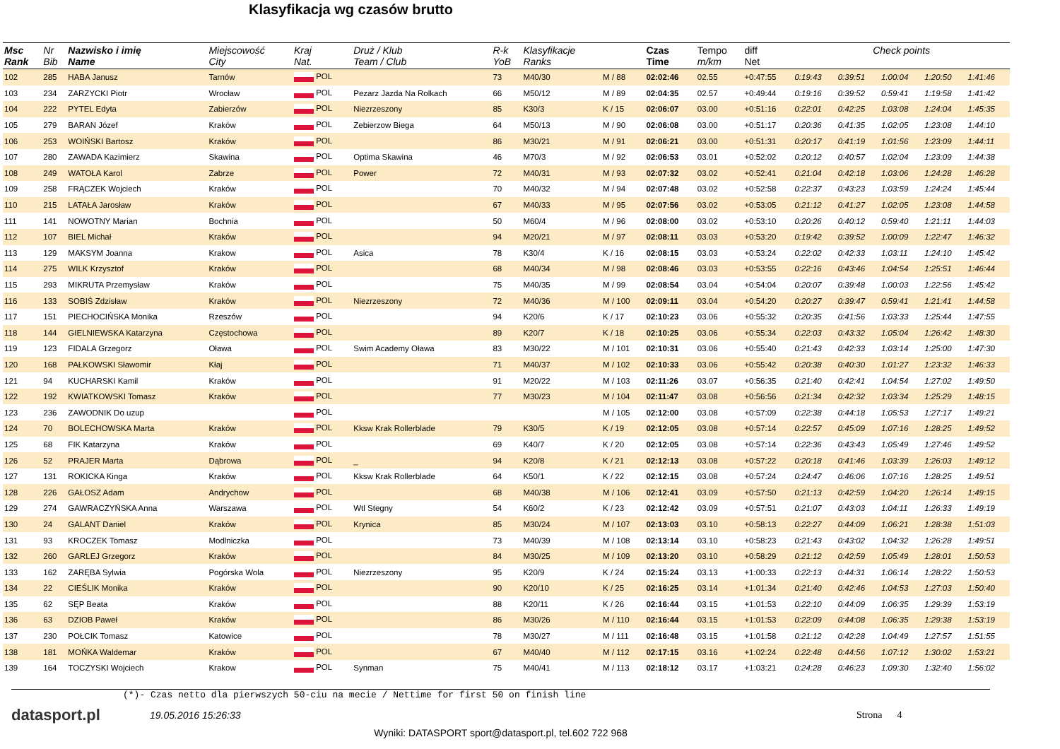Klasyfikacja wg czasów brutto
| Msc Rank | Nr Bib | Nazwisko i imię Name | Miejscowość City | Kraj Nat. | Druż / Klub Team / Club | R-k YoB | Klasyfikacje Ranks | | Czas Time | Tempo m/km | diff Net | Check points | | | | |
| --- | --- | --- | --- | --- | --- | --- | --- | --- | --- | --- | --- | --- | --- | --- | --- | --- |
| 102 | 285 | HABA Janusz | Tarnów | POL | | 73 | M40/30 | M / 88 | 02:02:46 | 02.55 | +0:47:55 | 0:19:43 | 0:39:51 | 1:00:04 | 1:20:50 | 1:41:46 |
| 103 | 234 | ZARZYCKI Piotr | Wrocław | POL | Pezarz Jazda Na Rolkach | 66 | M50/12 | M / 89 | 02:04:35 | 02.57 | +0:49:44 | 0:19:16 | 0:39:52 | 0:59:41 | 1:19:58 | 1:41:42 |
| 104 | 222 | PYTEL Edyta | Zabierzów | POL | Niezrzeszony | 85 | K30/3 | K / 15 | 02:06:07 | 03.00 | +0:51:16 | 0:22:01 | 0:42:25 | 1:03:08 | 1:24:04 | 1:45:35 |
| 105 | 279 | BARAN Józef | Kraków | POL | Zebierzow Biega | 64 | M50/13 | M / 90 | 02:06:08 | 03.00 | +0:51:17 | 0:20:36 | 0:41:35 | 1:02:05 | 1:23:08 | 1:44:10 |
| 106 | 253 | WOIŃSKI Bartosz | Kraków | POL | | 86 | M30/21 | M / 91 | 02:06:21 | 03.00 | +0:51:31 | 0:20:17 | 0:41:19 | 1:01:56 | 1:23:09 | 1:44:11 |
| 107 | 280 | ZAWADA Kazimierz | Skawina | POL | Optima Skawina | 46 | M70/3 | M / 92 | 02:06:53 | 03.01 | +0:52:02 | 0:20:12 | 0:40:57 | 1:02:04 | 1:23:09 | 1:44:38 |
| 108 | 249 | WATOŁA Karol | Zabrze | POL | Power | 72 | M40/31 | M / 93 | 02:07:32 | 03.02 | +0:52:41 | 0:21:04 | 0:42:18 | 1:03:06 | 1:24:28 | 1:46:28 |
| 109 | 258 | FRĄCZEK Wojciech | Kraków | POL | | 70 | M40/32 | M / 94 | 02:07:48 | 03.02 | +0:52:58 | 0:22:37 | 0:43:23 | 1:03:59 | 1:24:24 | 1:45:44 |
| 110 | 215 | LATAŁA Jarosław | Kraków | POL | | 67 | M40/33 | M / 95 | 02:07:56 | 03.02 | +0:53:05 | 0:21:12 | 0:41:27 | 1:02:05 | 1:23:08 | 1:44:58 |
| 111 | 141 | NOWOTNY Marian | Bochnia | POL | | 50 | M60/4 | M / 96 | 02:08:00 | 03.02 | +0:53:10 | 0:20:26 | 0:40:12 | 0:59:40 | 1:21:11 | 1:44:03 |
| 112 | 107 | BIEL Michał | Kraków | POL | | 94 | M20/21 | M / 97 | 02:08:11 | 03.03 | +0:53:20 | 0:19:42 | 0:39:52 | 1:00:09 | 1:22:47 | 1:46:32 |
| 113 | 129 | MAKSYM Joanna | Krakow | POL | Asica | 78 | K30/4 | K / 16 | 02:08:15 | 03.03 | +0:53:24 | 0:22:02 | 0:42:33 | 1:03:11 | 1:24:10 | 1:45:42 |
| 114 | 275 | WILK Krzysztof | Kraków | POL | | 68 | M40/34 | M / 98 | 02:08:46 | 03.03 | +0:53:55 | 0:22:16 | 0:43:46 | 1:04:54 | 1:25:51 | 1:46:44 |
| 115 | 293 | MIKRUTA Przemysław | Kraków | POL | | 75 | M40/35 | M / 99 | 02:08:54 | 03.04 | +0:54:04 | 0:20:07 | 0:39:48 | 1:00:03 | 1:22:56 | 1:45:42 |
| 116 | 133 | SOBIŚ Zdzisław | Kraków | POL | Niezrzeszony | 72 | M40/36 | M / 100 | 02:09:11 | 03.04 | +0:54:20 | 0:20:27 | 0:39:47 | 0:59:41 | 1:21:41 | 1:44:58 |
| 117 | 151 | PIECHOCIŃSKA Monika | Rzeszów | POL | | 94 | K20/6 | K / 17 | 02:10:23 | 03.06 | +0:55:32 | 0:20:35 | 0:41:56 | 1:03:33 | 1:25:44 | 1:47:55 |
| 118 | 144 | GIELNIEWSKA Katarzyna | Częstochowa | POL | | 89 | K20/7 | K / 18 | 02:10:25 | 03.06 | +0:55:34 | 0:22:03 | 0:43:32 | 1:05:04 | 1:26:42 | 1:48:30 |
| 119 | 123 | FIDALA Grzegorz | Oława | POL | Swim Academy Oława | 83 | M30/22 | M / 101 | 02:10:31 | 03.06 | +0:55:40 | 0:21:43 | 0:42:33 | 1:03:14 | 1:25:00 | 1:47:30 |
| 120 | 168 | PAŁKOWSKI Sławomir | Kłaj | POL | | 71 | M40/37 | M / 102 | 02:10:33 | 03.06 | +0:55:42 | 0:20:38 | 0:40:30 | 1:01:27 | 1:23:32 | 1:46:33 |
| 121 | 94 | KUCHARSKI Kamil | Kraków | POL | | 91 | M20/22 | M / 103 | 02:11:26 | 03.07 | +0:56:35 | 0:21:40 | 0:42:41 | 1:04:54 | 1:27:02 | 1:49:50 |
| 122 | 192 | KWIATKOWSKI Tomasz | Kraków | POL | | 77 | M30/23 | M / 104 | 02:11:47 | 03.08 | +0:56:56 | 0:21:34 | 0:42:32 | 1:03:34 | 1:25:29 | 1:48:15 |
| 123 | 236 | ZAWODNIK Do uzup | | POL | | | | M / 105 | 02:12:00 | 03.08 | +0:57:09 | 0:22:38 | 0:44:18 | 1:05:53 | 1:27:17 | 1:49:21 |
| 124 | 70 | BOLECHOWSKA Marta | Kraków | POL | Kksw Krak Rollerblade | 79 | K30/5 | K / 19 | 02:12:05 | 03.08 | +0:57:14 | 0:22:57 | 0:45:09 | 1:07:16 | 1:28:25 | 1:49:52 |
| 125 | 68 | FIK Katarzyna | Kraków | POL | | 69 | K40/7 | K / 20 | 02:12:05 | 03.08 | +0:57:14 | 0:22:36 | 0:43:43 | 1:05:49 | 1:27:46 | 1:49:52 |
| 126 | 52 | PRAJER Marta | Dąbrowa | POL | _ | 94 | K20/8 | K / 21 | 02:12:13 | 03.08 | +0:57:22 | 0:20:18 | 0:41:46 | 1:03:39 | 1:26:03 | 1:49:12 |
| 127 | 131 | ROKICKA Kinga | Kraków | POL | Kksw Krak Rollerblade | 64 | K50/1 | K / 22 | 02:12:15 | 03.08 | +0:57:24 | 0:24:47 | 0:46:06 | 1:07:16 | 1:28:25 | 1:49:51 |
| 128 | 226 | GAŁOSZ Adam | Andrychow | POL | | 68 | M40/38 | M / 106 | 02:12:41 | 03.09 | +0:57:50 | 0:21:13 | 0:42:59 | 1:04:20 | 1:26:14 | 1:49:15 |
| 129 | 274 | GAWRACZYŃSKA Anna | Warszawa | POL | Wtl Stegny | 54 | K60/2 | K / 23 | 02:12:42 | 03.09 | +0:57:51 | 0:21:07 | 0:43:03 | 1:04:11 | 1:26:33 | 1:49:19 |
| 130 | 24 | GALANT Daniel | Kraków | POL | Krynica | 85 | M30/24 | M / 107 | 02:13:03 | 03.10 | +0:58:13 | 0:22:27 | 0:44:09 | 1:06:21 | 1:28:38 | 1:51:03 |
| 131 | 93 | KROCZEK Tomasz | Modlniczka | POL | | 73 | M40/39 | M / 108 | 02:13:14 | 03.10 | +0:58:23 | 0:21:43 | 0:43:02 | 1:04:32 | 1:26:28 | 1:49:51 |
| 132 | 260 | GARLEJ Grzegorz | Kraków | POL | | 84 | M30/25 | M / 109 | 02:13:20 | 03.10 | +0:58:29 | 0:21:12 | 0:42:59 | 1:05:49 | 1:28:01 | 1:50:53 |
| 133 | 162 | ZARĘBA Sylwia | Pogórska Wola | POL | Niezrzeszony | 95 | K20/9 | K / 24 | 02:15:24 | 03.13 | +1:00:33 | 0:22:13 | 0:44:31 | 1:06:14 | 1:28:22 | 1:50:53 |
| 134 | 22 | CIEŚLIK Monika | Kraków | POL | | 90 | K20/10 | K / 25 | 02:16:25 | 03.14 | +1:01:34 | 0:21:40 | 0:42:46 | 1:04:53 | 1:27:03 | 1:50:40 |
| 135 | 62 | SĘP Beata | Kraków | POL | | 88 | K20/11 | K / 26 | 02:16:44 | 03.15 | +1:01:53 | 0:22:10 | 0:44:09 | 1:06:35 | 1:29:39 | 1:53:19 |
| 136 | 63 | DZIOB Paweł | Kraków | POL | | 86 | M30/26 | M / 110 | 02:16:44 | 03.15 | +1:01:53 | 0:22:09 | 0:44:08 | 1:06:35 | 1:29:38 | 1:53:19 |
| 137 | 230 | POŁCIK Tomasz | Katowice | POL | | 78 | M30/27 | M / 111 | 02:16:48 | 03.15 | +1:01:58 | 0:21:12 | 0:42:28 | 1:04:49 | 1:27:57 | 1:51:55 |
| 138 | 181 | MOŃKA Waldemar | Kraków | POL | | 67 | M40/40 | M / 112 | 02:17:15 | 03.16 | +1:02:24 | 0:22:48 | 0:44:56 | 1:07:12 | 1:30:02 | 1:53:21 |
| 139 | 164 | TOCZYSKI Wojciech | Krakow | POL | Synman | 75 | M40/41 | M / 113 | 02:18:12 | 03.17 | +1:03:21 | 0:24:28 | 0:46:23 | 1:09:30 | 1:32:40 | 1:56:02 |
(*)- Czas netto dla pierwszych 50-ciu na mecie / Nettime for first 50 on finish line
datasport.pl
19.05.2016 15:26:33 Strona 4
Wyniki: DATASPORT sport@datasport.pl, tel.602 722 968